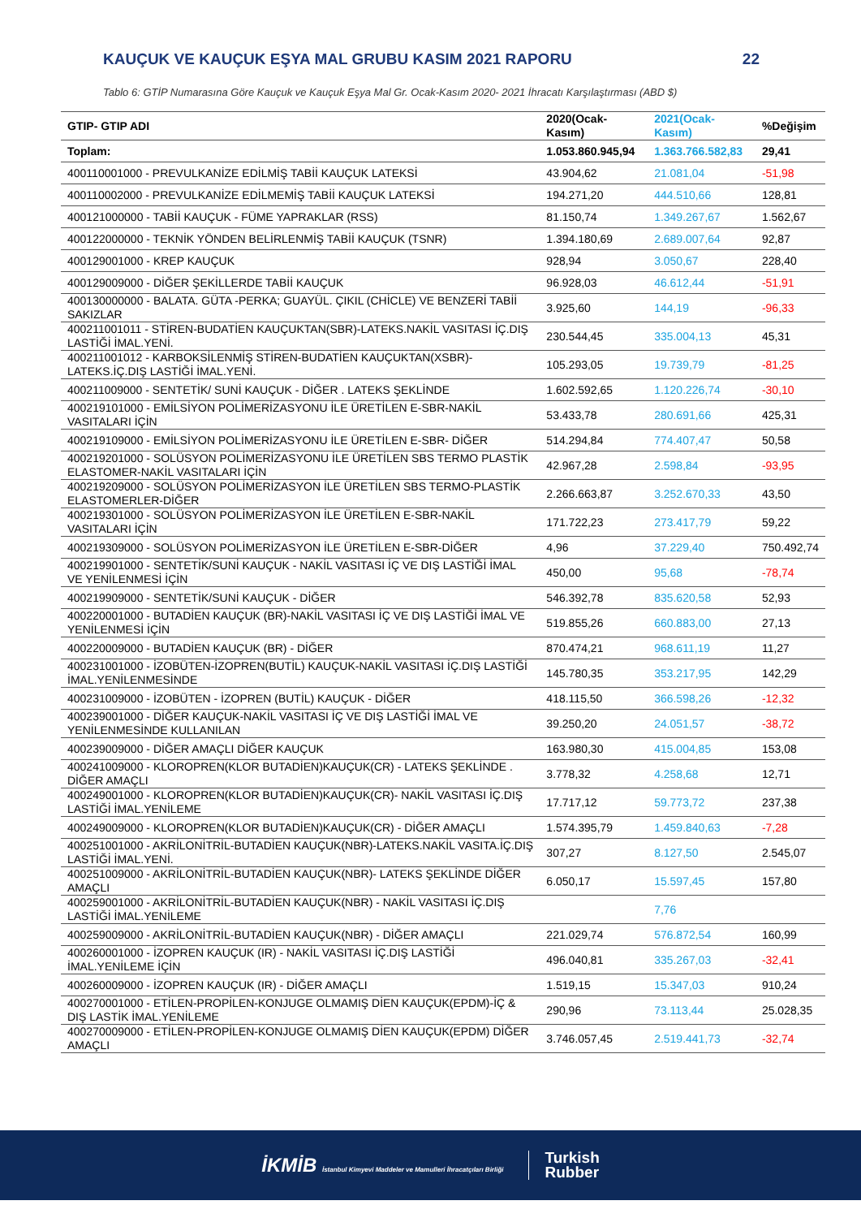KAUÇUK VE KAUÇUK EŞYA MAL GRUBU KASIM 2021 RAPORU 22
Tablo 6: GTİP Numarasına Göre Kauçuk ve Kauçuk Eşya Mal Gr. Ocak-Kasım 2020- 2021 İhracatı Karşılaştırması (ABD $)
| GTIP- GTIP ADI | 2020(Ocak-Kasım) | 2021(Ocak-Kasım) | %Değişim |
| --- | --- | --- | --- |
| Toplam: | 1.053.860.945,94 | 1.363.766.582,83 | 29,41 |
| 400110001000 - PREVULKANİZE EDİLMİŞ TABİİ KAUÇUK LATEKSİ | 43.904,62 | 21.081,04 | -51,98 |
| 400110002000 - PREVULKANİZE EDİLMEMİŞ TABİİ KAUÇUK LATEKSİ | 194.271,20 | 444.510,66 | 128,81 |
| 400121000000 - TABİİ KAUÇUK - FÜME YAPRAKLAR (RSS) | 81.150,74 | 1.349.267,67 | 1.562,67 |
| 400122000000 - TEKNİK YÖNDEN BELİRLENMİŞ TABİİ KAUÇUK (TSNR) | 1.394.180,69 | 2.689.007,64 | 92,87 |
| 400129001000 - KREP KAUÇUK | 928,94 | 3.050,67 | 228,40 |
| 400129009000 - DİĞER ŞEKİLLERDE TABİİ KAUÇUK | 96.928,03 | 46.612,44 | -51,91 |
| 400130000000 - BALATA. GÜTA -PERKA; GUAYÜL. ÇIKIL (CHİCLE) VE BENZERİ TABİİ SAKIZLAR | 3.925,60 | 144,19 | -96,33 |
| 400211001011 - STİREN-BUDATİEN KAUÇUKTAN(SBR)-LATEKS.NAKİL VASITASI İÇ.DIŞ LASTİĞİ İMAL.YENİ. | 230.544,45 | 335.004,13 | 45,31 |
| 400211001012 - KARBOKSİLENMİŞ STİREN-BUDATİEN KAUÇUKTAN(XSBR)-LATEKS.İÇ.DIŞ LASTİĞİ İMAL.YENİ. | 105.293,05 | 19.739,79 | -81,25 |
| 400211009000 - SENTETİK/ SUNİ KAUÇUK - DİĞER . LATEKS ŞEKLİNDE | 1.602.592,65 | 1.120.226,74 | -30,10 |
| 400219101000 - EMİLSİYON POLİMERİZASYONU İLE ÜRETİLEN E-SBR-NAKİL VASITALARI İÇİN | 53.433,78 | 280.691,66 | 425,31 |
| 400219109000 - EMİLSİYON POLİMERİZASYONU İLE ÜRETİLEN E-SBR- DİĞER | 514.294,84 | 774.407,47 | 50,58 |
| 400219201000 - SOLÜSYON POLİMERİZASYONU İLE ÜRETİLEN SBS TERMO PLASTİK ELASTOMER-NAKİL VASITALARI İÇİN | 42.967,28 | 2.598,84 | -93,95 |
| 400219209000 - SOLÜSYON POLİMERİZASYON İLE ÜRETİLEN SBS TERMO-PLASTİK ELASTOMERLER-DİĞER | 2.266.663,87 | 3.252.670,33 | 43,50 |
| 400219301000 - SOLÜSYON POLİMERİZASYON İLE ÜRETİLEN E-SBR-NAKİL VASITALARI İÇİN | 171.722,23 | 273.417,79 | 59,22 |
| 400219309000 - SOLÜSYON POLİMERİZASYON İLE ÜRETİLEN E-SBR-DİĞER | 4,96 | 37.229,40 | 750.492,74 |
| 400219901000 - SENTETİK/SUNİ KAUÇUK - NAKİL VASITASI İÇ VE DIŞ LASTİĞİ İMAL VE YENİLENMESİ İÇİN | 450,00 | 95,68 | -78,74 |
| 400219909000 - SENTETİK/SUNİ KAUÇUK - DİĞER | 546.392,78 | 835.620,58 | 52,93 |
| 400220001000 - BUTADİEN KAUÇUK (BR)-NAKİL VASITASI İÇ VE DIŞ LASTİĞİ İMAL VE YENİLENMESİ İÇİN | 519.855,26 | 660.883,00 | 27,13 |
| 400220009000 - BUTADİEN KAUÇUK (BR) - DİĞER | 870.474,21 | 968.611,19 | 11,27 |
| 400231001000 - İZOBÜTEN-İZOPREN(BUTİL) KAUÇUK-NAKİL VASITASI İÇ.DIŞ LASTİĞİ İMAL.YENİLENMESİNDE | 145.780,35 | 353.217,95 | 142,29 |
| 400231009000 - İZOBÜTEN - İZOPREN (BUTİL) KAUÇUK - DİĞER | 418.115,50 | 366.598,26 | -12,32 |
| 400239001000 - DİĞER KAUÇUK-NAKİL VASITASI İÇ VE DIŞ LASTİĞİ İMAL VE YENİLENMESİNDE KULLANILAN | 39.250,20 | 24.051,57 | -38,72 |
| 400239009000 - DİĞER AMAÇLI DİĞER KAUÇUK | 163.980,30 | 415.004,85 | 153,08 |
| 400241009000 - KLOROPREN(KLOR BUTADİEN)KAUÇUK(CR) - LATEKS ŞEKLİNDE . DİĞER AMAÇLI | 3.778,32 | 4.258,68 | 12,71 |
| 400249001000 - KLOROPREN(KLOR BUTADİEN)KAUÇUK(CR)- NAKİL VASITASI İÇ.DIŞ LASTİĞİ İMAL.YENİLEME | 17.717,12 | 59.773,72 | 237,38 |
| 400249009000 - KLOROPREN(KLOR BUTADİEN)KAUÇUK(CR) - DİĞER AMAÇLI | 1.574.395,79 | 1.459.840,63 | -7,28 |
| 400251001000 - AKRİLONİTRİL-BUTADİEN KAUÇUK(NBR)-LATEKS.NAKİL VASITA.İÇ.DIŞ LASTİĞİ İMAL.YENİ. | 307,27 | 8.127,50 | 2.545,07 |
| 400251009000 - AKRİLONİTRİL-BUTADİEN KAUÇUK(NBR)- LATEKS ŞEKLİNDE DİĞER AMAÇLI | 6.050,17 | 15.597,45 | 157,80 |
| 400259001000 - AKRİLONİTRİL-BUTADİEN KAUÇUK(NBR) - NAKİL VASITASI İÇ.DIŞ LASTİĞİ İMAL.YENİLEME | | 7,76 | |
| 400259009000 - AKRİLONİTRİL-BUTADİEN KAUÇUK(NBR) - DİĞER AMAÇLI | 221.029,74 | 576.872,54 | 160,99 |
| 400260001000 - İZOPREN KAUÇUK (IR) - NAKİL VASITASI İÇ.DIŞ LASTİĞİ İMAL.YENİLEME İÇİN | 496.040,81 | 335.267,03 | -32,41 |
| 400260009000 - İZOPREN KAUÇUK (IR) - DİĞER AMAÇLI | 1.519,15 | 15.347,03 | 910,24 |
| 400270001000 - ETİLEN-PROPİLEN-KONJUGE OLMAMIŞ DİEN KAUÇUK(EPDM)-İÇ & DIŞ LASTİK İMAL.YENİLEME | 290,96 | 73.113,44 | 25.028,35 |
| 400270009000 - ETİLEN-PROPİLEN-KONJUGE OLMAMIŞ DİEN KAUÇUK(EPDM) DİĞER AMAÇLI | 3.746.057,45 | 2.519.441,73 | -32,74 |
İKMİB İstanbul Kimyevi Maddeler ve Mamulleri İhracatçıları Birliği Turkish
Rubber